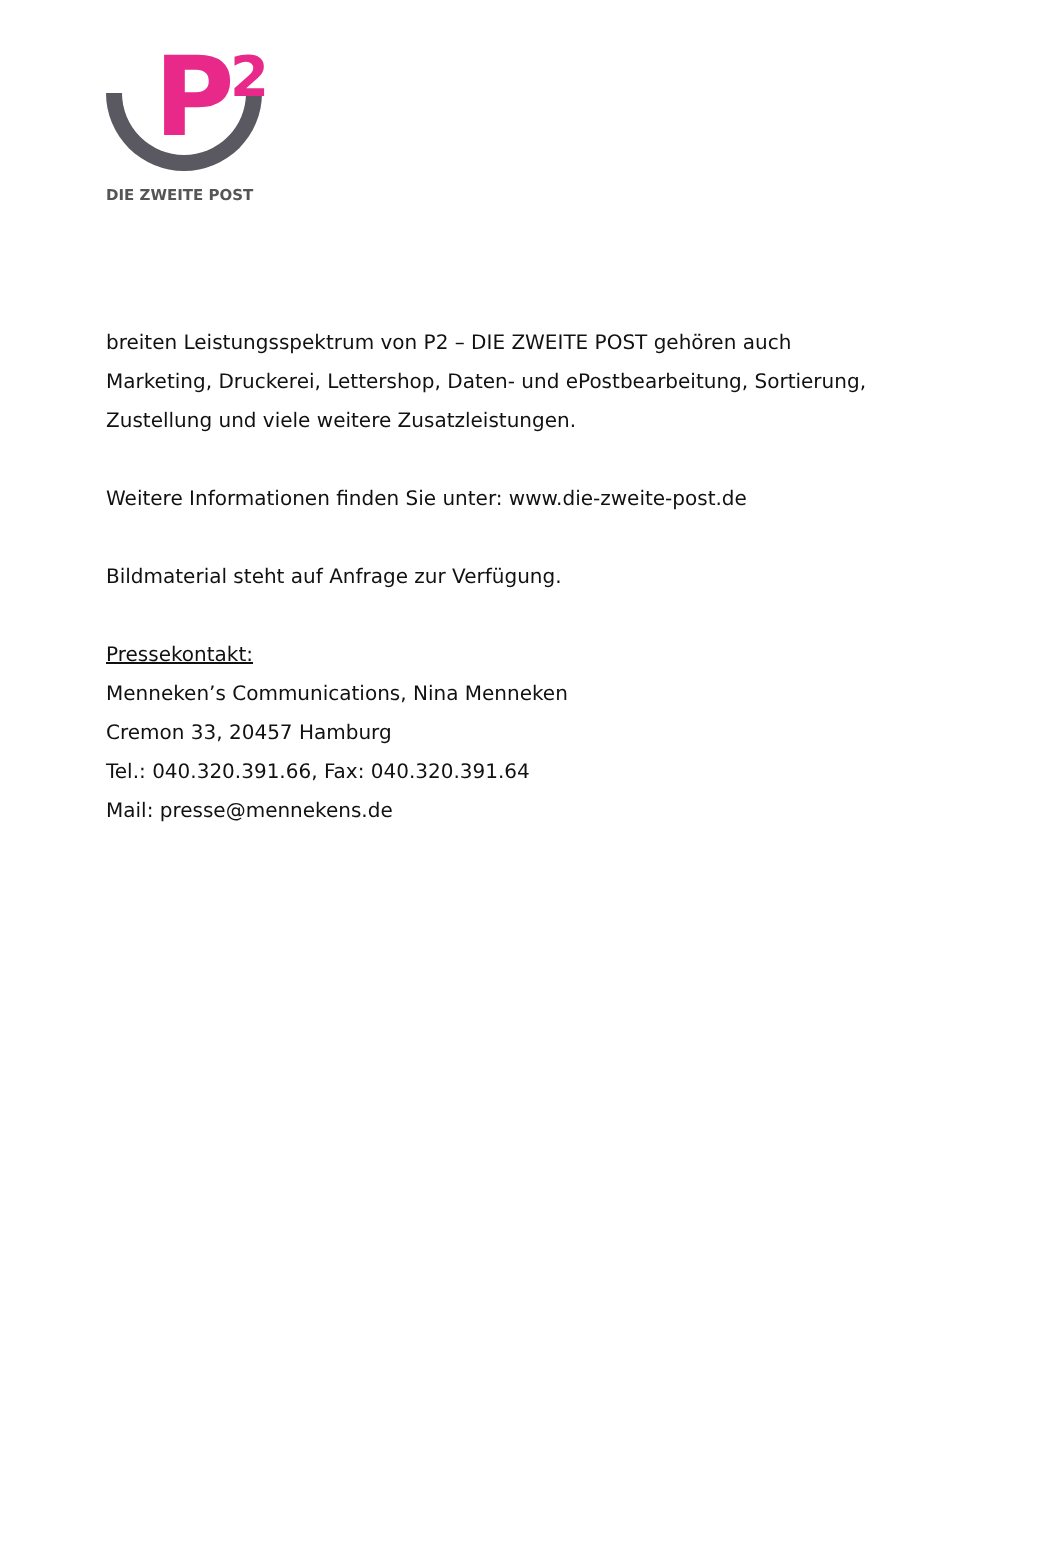P 2
DIE ZWEITE POST
breiten Leistungsspektrum von P2 – DIE ZWEITE POST gehören auch
Marketing, Druckerei, Lettershop, Daten- und ePostbearbeitung, Sortierung,
Zustellung und viele weitere Zusatzleistungen.
Weitere Informationen finden Sie unter: www.die-zweite-post.de
Bildmaterial steht auf Anfrage zur Verfügung.
Pressekontakt:
Menneken’s Communications, Nina Menneken
Cremon 33, 20457 Hamburg
Tel.: 040.320.391.66, Fax: 040.320.391.64
Mail: presse@mennekens.de